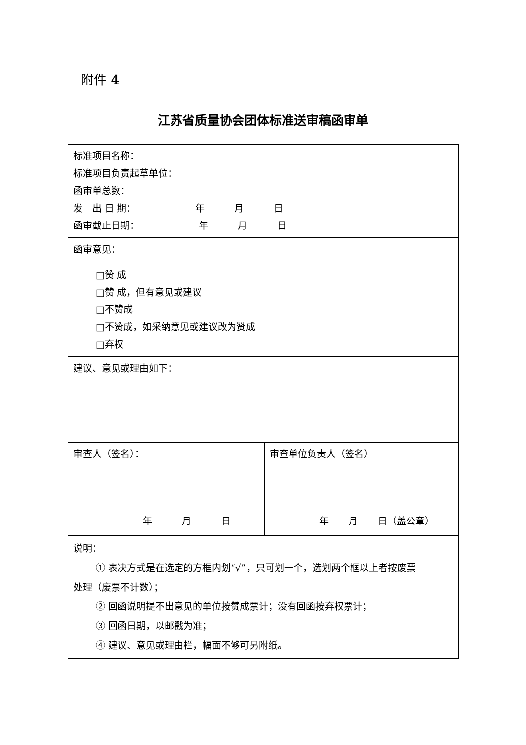附件 4
江苏省质量协会团体标准送审稿函审单
| 标准项目名称： 标准项目负责起草单位： 函审单总数： 发 出 日 期： 年 月 日 函审截止日期： 年 月 日 | |
| 函审意见： | |
| □赞 成 □赞 成，但有意见或建议 □不赞成 □不赞成，如采纳意见或建议改为赞成 □弃权 | |
| 建议、意见或理由如下： | |
| 审查人（签名）： 年 月 日 | 审查单位负责人（签名） 年 月 日（盖公章） |
| 说明： ① 表决方式是在选定的方框内划“√”，只可划一个，选划两个框以上者按废票 处理（废票不计数）； ② 回函说明提不出意见的单位按赞成票计；没有回函按弃权票计； ③ 回函日期，以邮戳为准； ④ 建议、意见或理由栏，幅面不够可另附纸。 | |